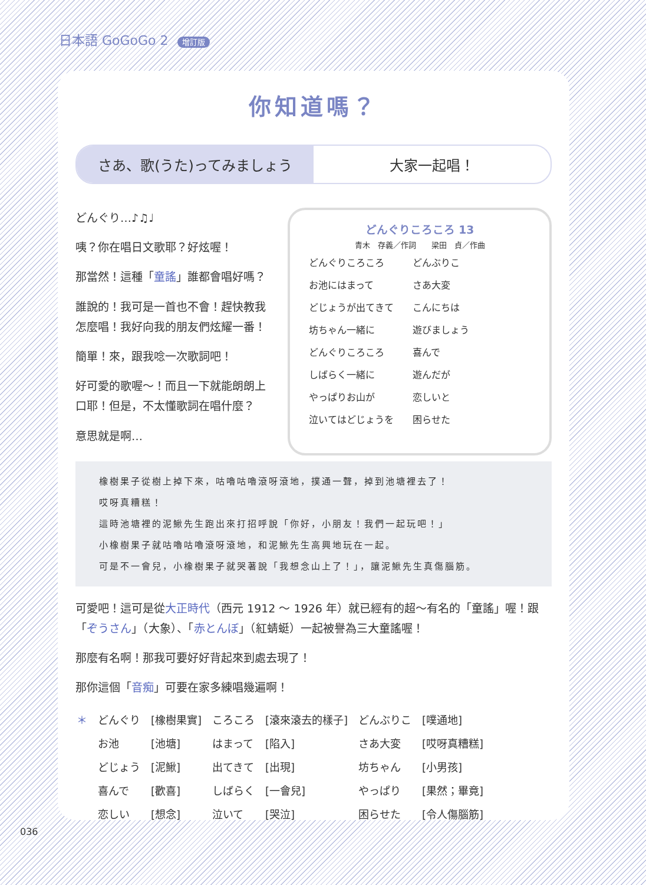日本語 GoGoGo 2 增訂版
你知道嗎？
さあ、歌(うた)ってみましょう 大家一起唱！
どんぐり…♪♫♩
咦？你在唱日文歌耶？好炫喔！
那當然！這種「童謠」誰都會唱好嗎？
誰說的！我可是一首也不會！趕快教我怎麼唱！我好向我的朋友們炫耀一番！
簡單！來，跟我唸一次歌詞吧！
好可愛的歌喔～！而且一下就能朗朗上口耶！但是，不太懂歌詞在唱什麼？
意思就是啊…
どんぐりころころ 13
青木　存義／作詞　　梁田　貞／作曲
| どんぐりころころ | どんぶりこ |
| お池にはまって | さあ大変 |
| どじょうが出てきて | こんにちは |
| 坊ちゃん一緒に | 遊びましょう |
| どんぐりころころ | 喜んで |
| しばらく一緒に | 遊んだが |
| やっぱりお山が | 恋しいと |
| 泣いてはどじょうを | 困らせた |
橡樹果子從樹上掉下來，咕嚕咕嚕滾呀滾地，撲通一聲，掉到池塘裡去了！
哎呀真糟糕！
這時池塘裡的泥鰍先生跑出來打招呼說「你好，小朋友！我們一起玩吧！」
小橡樹果子就咕嚕咕嚕滾呀滾地，和泥鰍先生高興地玩在一起。
可是不一會兒，小橡樹果子就哭著說「我想念山上了！」，讓泥鰍先生真傷腦筋。
可愛吧！這可是從大正時代（西元 1912 ～ 1926 年）就已經有的超～有名的「童謠」喔！跟「ぞうさん」（大象）、「赤とんぼ」（紅蜻蜓）一起被譽為三大童謠喔！
那麼有名啊！那我可要好好背起來到處去現了！
那你這個「音痴」可要在家多練唱幾遍啊！
| ＊ | どんぐり | [橡樹果實] | ころころ | [滾來滾去的樣子] | どんぶりこ | [噗通地] |
| | お池 | [池塘] | はまって | [陷入] | さあ大変 | [哎呀真糟糕] |
| | どじょう | [泥鰍] | 出てきて | [出現] | 坊ちゃん | [小男孩] |
| | 喜んで | [歡喜] | しばらく | [一會兒] | やっぱり | [果然；畢竟] |
| | 恋しい | [想念] | 泣いて | [哭泣] | 困らせた | [令人傷腦筋] |
036